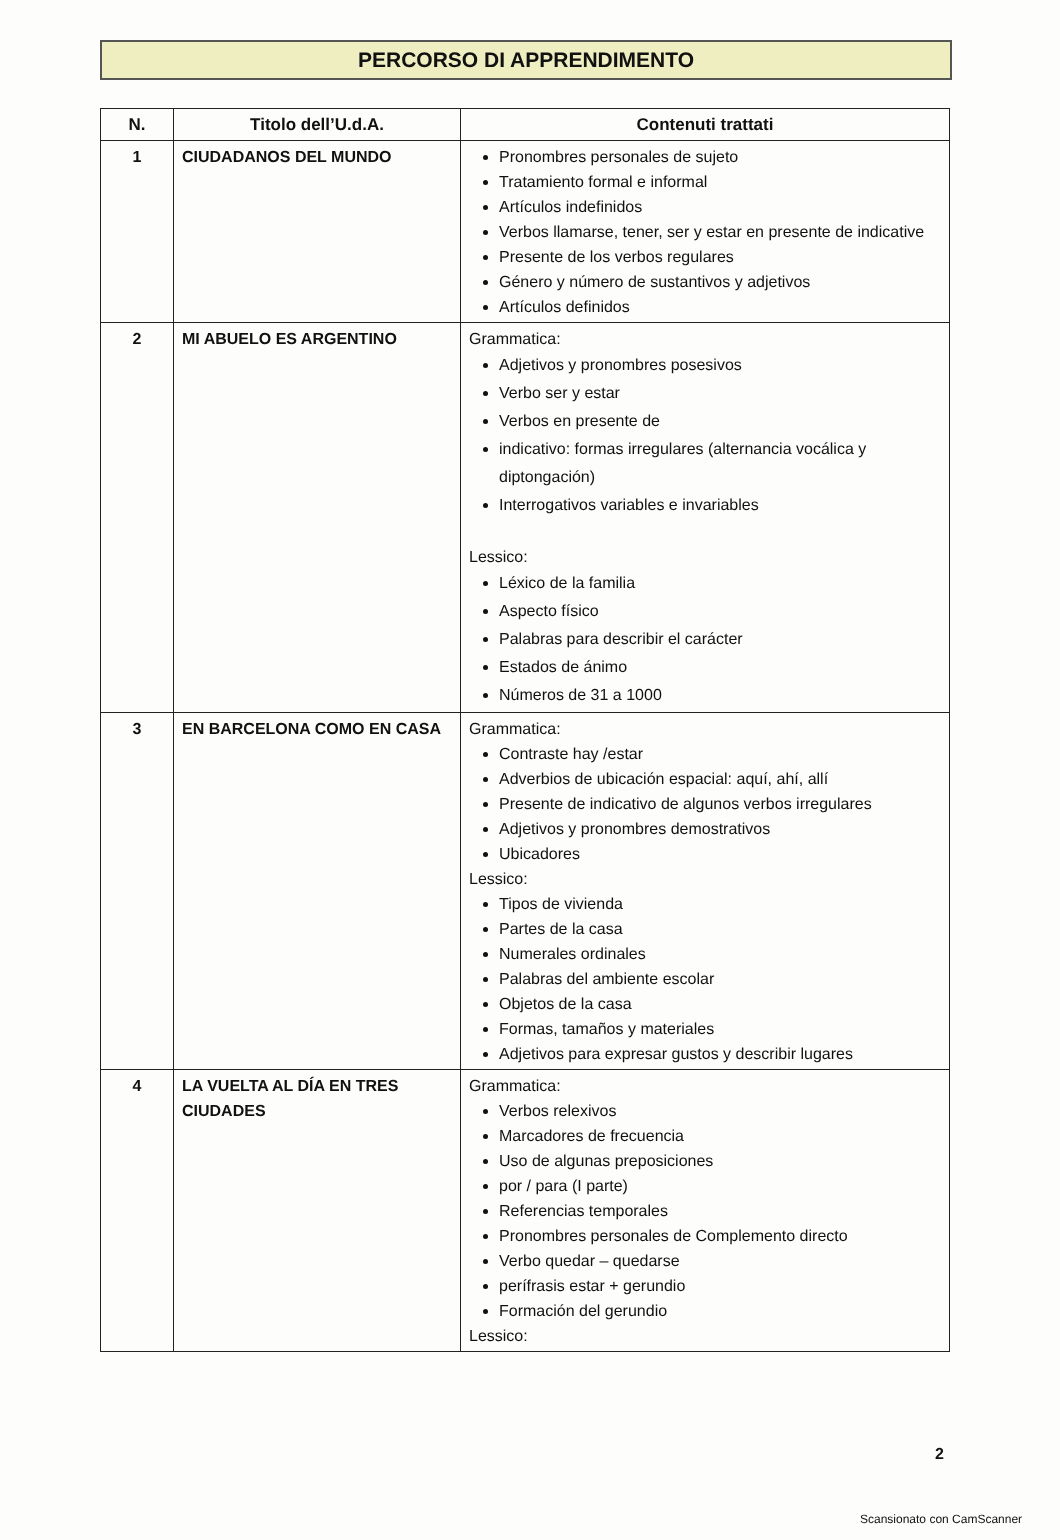PERCORSO DI APPRENDIMENTO
| N. | Titolo dell’U.d.A. | Contenuti trattati |
| --- | --- | --- |
| 1 | CIUDADANOS DEL MUNDO | Pronombres personales de sujeto Tratamiento formal e informal Artículos indefinidos Verbos llamarse, tener, ser y estar en presente de indicative Presente de los verbos regulares Género y número de sustantivos y adjetivos Artículos definidos |
| 2 | MI ABUELO ES ARGENTINO | Grammatica: Adjetivos y pronombres posesivos Verbo ser y estar Verbos en presente de indicativo: formas irregulares (alternancia vocálica y diptongación) Interrogativos variables e invariables Lessico: Léxico de la familia Aspecto físico Palabras para describir el carácter Estados de ánimo Números de 31 a 1000 |
| 3 | EN BARCELONA COMO EN CASA | Grammatica: Contraste hay /estar Adverbios de ubicación espacial: aquí, ahí, allí Presente de indicativo de algunos verbos irregulares Adjetivos y pronombres demostrativos Ubicadores Lessico: Tipos de vivienda Partes de la casa Numerales ordinales Palabras del ambiente escolar Objetos de la casa Formas, tamaños y materiales Adjetivos para expresar gustos y describir lugares |
| 4 | LA VUELTA AL DÍA EN TRES CIUDADES | Grammatica: Verbos relexivos Marcadores de frecuencia Uso de algunas preposiciones por / para (I parte) Referencias temporales Pronombres personales de Complemento directo Verbo quedar – quedarse perífrasis estar + gerundio Formación del gerundio Lessico: |
2
Scansionato con CamScanner